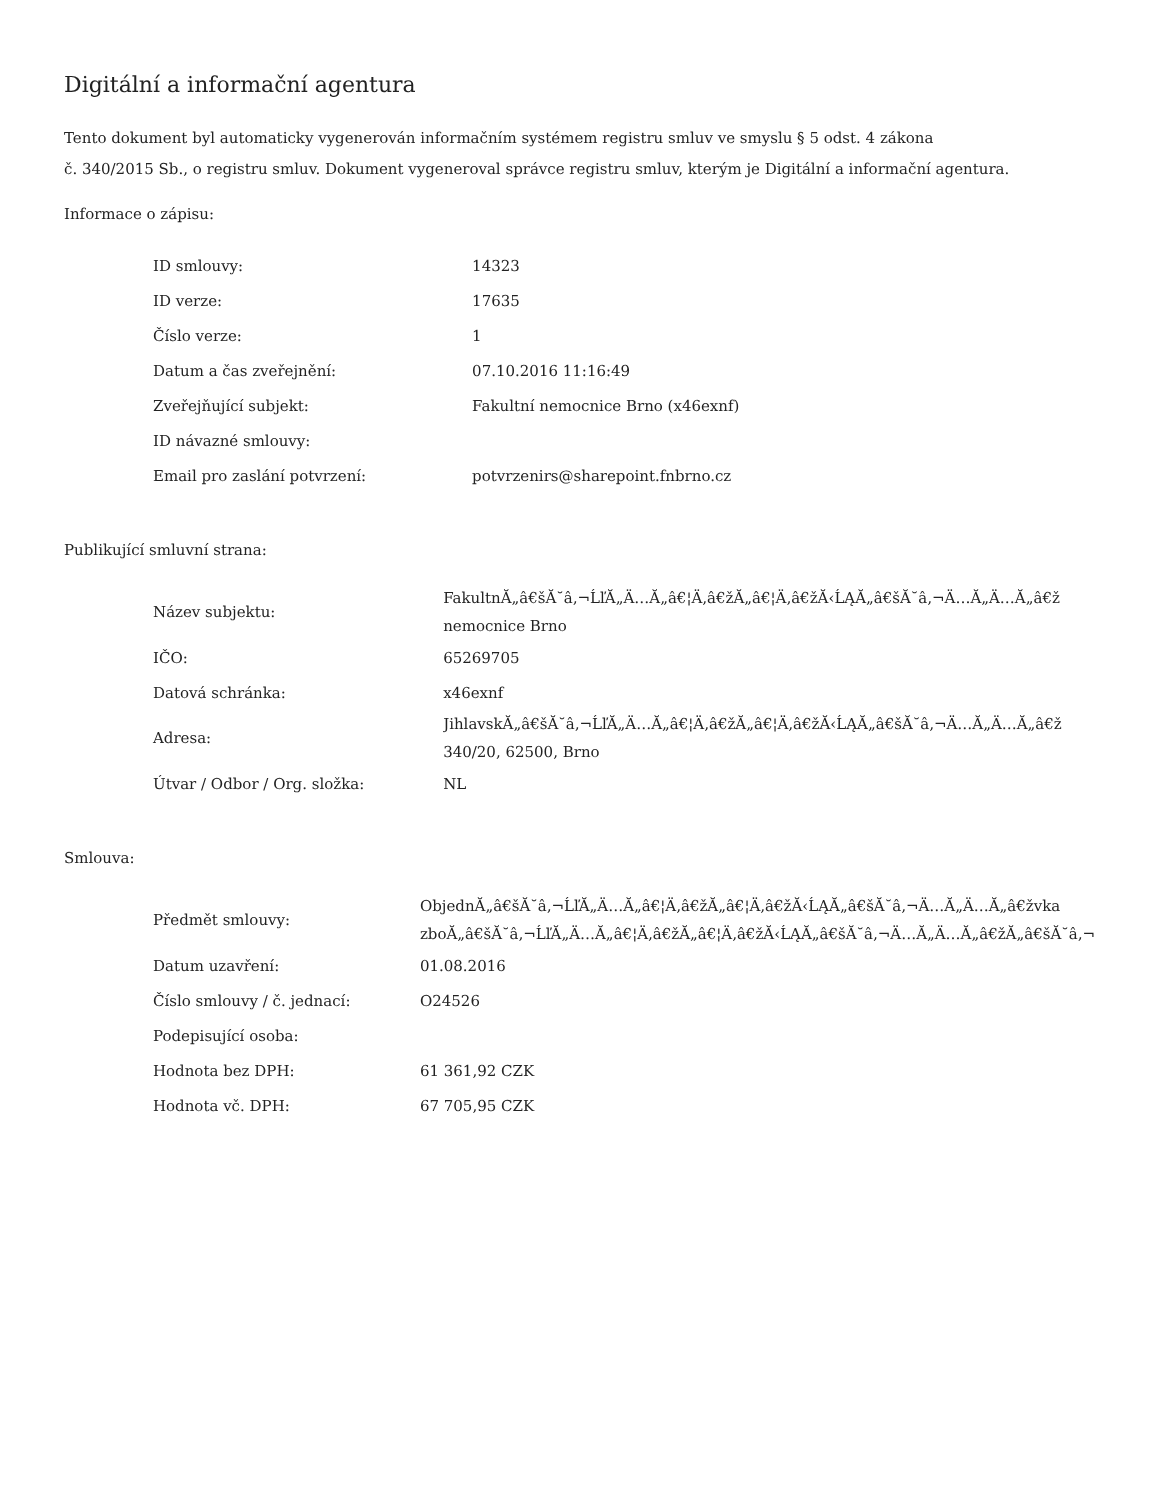Digitální a informační agentura
Tento dokument byl automaticky vygenerován informačním systémem registru smluv ve smyslu § 5 odst. 4 zákona
č. 340/2015 Sb., o registru smluv. Dokument vygeneroval správce registru smluv, kterým je Digitální a informační agentura.
Informace o zápisu:
| ID smlouvy: | 14323 |
| ID verze: | 17635 |
| Číslo verze: | 1 |
| Datum a čas zveřejnění: | 07.10.2016 11:16:49 |
| Zveřejňující subjekt: | Fakultní nemocnice Brno (x46exnf) |
| ID návazné smlouvy: | |
| Email pro zaslání potvrzení: | potvrzenirs@sharepoint.fnbrno.cz |
Publikující smluvní strana:
| Název subjektu: | FakultnĂ„â€šĂ˘â‚¬ĹľĂ„Ä…Ă„â€¦Ä‚â€žĂ„â€¦Ä‚â€žĂ‹ĹĄĂ„â€šĂ˘â‚¬Ä…Ă„Ä…Ă„â€ž nemocnice Brno |
| IČO: | 65269705 |
| Datová schránka: | x46exnf |
| Adresa: | JihlavskĂ„â€šĂ˘â‚¬ĹľĂ„Ä…Ă„â€¦Ä‚â€žĂ„â€¦Ä‚â€žĂ‹ĹĄĂ„â€šĂ˘â‚¬Ä…Ă„Ä…Ă„â€ž 340/20, 62500, Brno |
| Útvar / Odbor / Org. složka: | NL |
Smlouva:
| Předmět smlouvy: | ObjednĂ„â€šĂ˘â‚¬ĹľĂ„Ä…Ă„â€¦Ä‚â€žĂ„â€¦Ä‚â€žĂ‹ĹĄĂ„â€šĂ˘â‚¬Ä…Ă„Ä…Ă„â€žvka zboĂ„â€šĂ˘â‚¬ĹľĂ„Ä…Ă„â€¦Ä‚â€žĂ„â€¦Ä‚â€žĂ‹ĹĄĂ„â€šĂ˘â‚¬Ä…Ă„Ä…Ă„â€žĂ„â€šĂ˘â‚¬ |
| Datum uzavření: | 01.08.2016 |
| Číslo smlouvy / č. jednací: | O24526 |
| Podepisující osoba: | |
| Hodnota bez DPH: | 61 361,92 CZK |
| Hodnota vč. DPH: | 67 705,95 CZK |